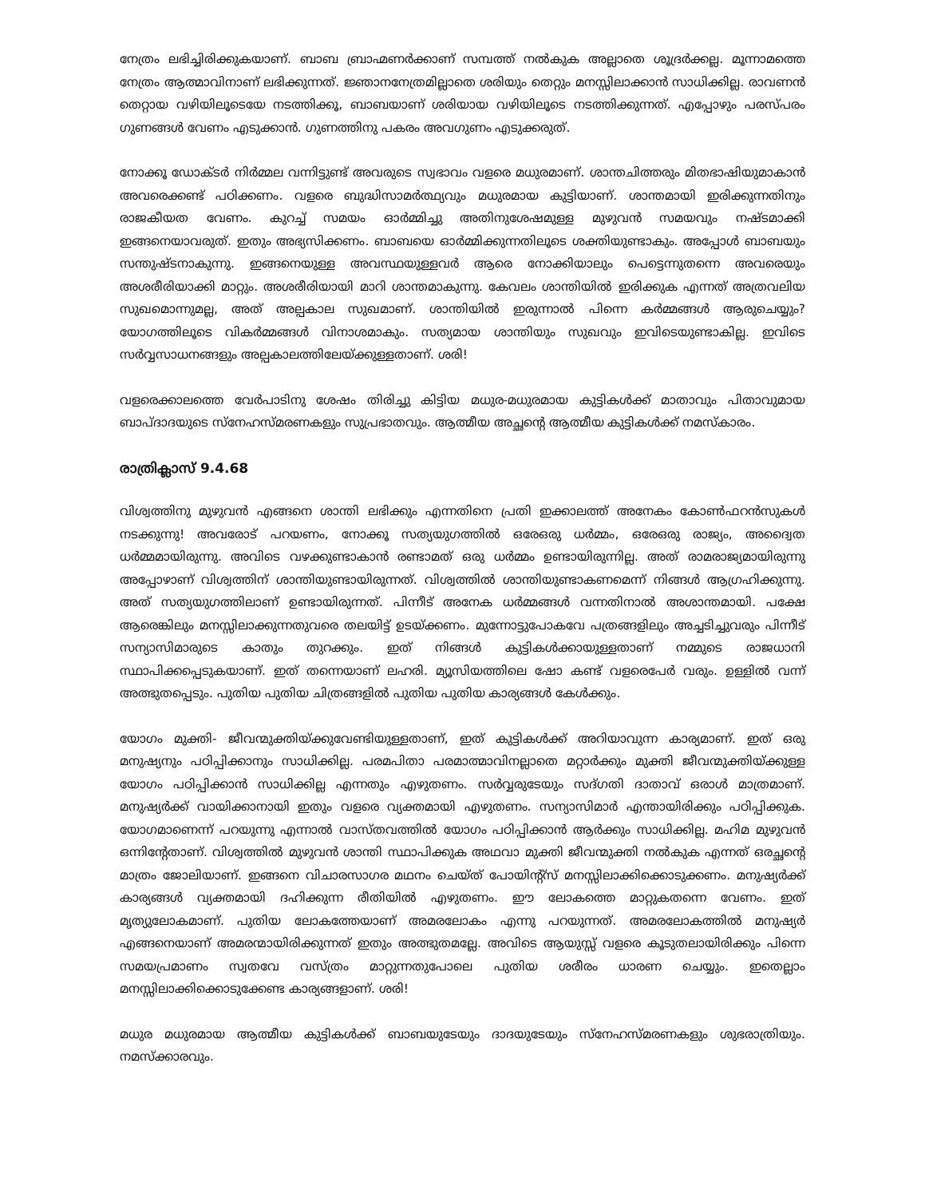നേത്രം ലഭിച്ചിരിക്കുകയാണ്. ബാബ ബ്രാഹ്മണർക്കാണ് സമ്പത്ത് നൽകുക അല്ലാതെ ശൂദ്രർക്കല്ല. മൂന്നാമത്തെ നേത്രം ആത്മാവിനാണ് ലഭിക്കുന്നത്. ജ്ഞാനനേത്രമില്ലാതെ ശരിയും തെറ്റും മനസ്സിലാക്കാൻ സാധിക്കില്ല. രാവണൻ തെറ്റായ വഴിയിലൂടെയേ നടത്തിക്കൂ, ബാബയാണ് ശരിയായ വഴിയിലൂടെ നടത്തിക്കുന്നത്. എപ്പോഴും പരസ്പരം ഗുണങ്ങൾ വേണം എടുക്കാൻ. ഗുണത്തിനു പകരം അവഗുണം എടുക്കരുത്.
നോക്കൂ ഡോക്ടർ നിർമ്മല വന്നിട്ടുണ്ട് അവരുടെ സ്വഭാവം വളരെ മധുരമാണ്. ശാന്തചിത്തരും മിതഭാഷിയുമാകാൻ അവരെക്കണ്ട് പഠിക്കണം. വളരെ ബുദ്ധിസാമർത്ഥ്യവും മധുരമായ കുട്ടിയാണ്. ശാന്തമായി ഇരിക്കുന്നതിനും രാജകീയത വേണം. കുറച്ച് സമയം ഓർമ്മിച്ചു അതിനുശേഷമുള്ള മുഴുവൻ സമയവും നഷ്ടമാക്കി ഇങ്ങനെയാവരുത്. ഇതും അഭ്യസിക്കണം. ബാബയെ ഓർമ്മിക്കുന്നതിലൂടെ ശക്തിയുണ്ടാകും. അപ്പോൾ ബാബയും സന്തുഷ്ടനാകുന്നു. ഇങ്ങനെയുള്ള അവസ്ഥയുള്ളവർ ആരെ നോക്കിയാലും പെട്ടെന്നുതന്നെ അവരെയും അശരീരിയാക്കി മാറ്റും. അശരീരിയായി മാറി ശാന്തമാകുന്നു. കേവലം ശാന്തിയിൽ ഇരിക്കുക എന്നത് അത്രവലിയ സുഖമൊന്നുമല്ല, അത് അല്പകാല സുഖമാണ്. ശാന്തിയിൽ ഇരുന്നാൽ പിന്നെ കർമ്മങ്ങൾ ആരുചെയ്യും? യോഗത്തിലൂടെ വികർമ്മങ്ങൾ വിനാശമാകും. സത്യമായ ശാന്തിയും സുഖവും ഇവിടെയുണ്ടാകില്ല. ഇവിടെ സർവ്വസാധനങ്ങളും അല്പകാലത്തിലേയ്ക്കുള്ളതാണ്. ശരി!
വളരെക്കാലത്തെ വേർപാടിനു ശേഷം തിരിച്ചു കിട്ടിയ മധുര-മധുരമായ കുട്ടികൾക്ക് മാതാവും പിതാവുമായ ബാപ്ദാദയുടെ സ്നേഹസ്മരണകളും സുപ്രഭാതവും. ആത്മീയ അച്ഛന്റെ ആത്മീയ കുട്ടികൾക്ക് നമസ്കാരം.
രാത്രിക്ലാസ് 9.4.68
വിശ്വത്തിനു മുഴുവൻ എങ്ങനെ ശാന്തി ലഭിക്കും എന്നതിനെ പ്രതി ഇക്കാലത്ത് അനേകം കോൺഫറൻസുകൾ നടക്കുന്നു! അവരോട് പറയണം, നോക്കൂ സത്യയുഗത്തിൽ ഒരേഒരു ധർമ്മം, ഒരേഒരു രാജ്യം, അദ്വൈത ധർമ്മമായിരുന്നു. അവിടെ വഴക്കുണ്ടാകാൻ രണ്ടാമത് ഒരു ധർമ്മം ഉണ്ടായിരുന്നില്ല. അത് രാമരാജ്യമായിരുന്നു അപ്പോഴാണ് വിശ്വത്തിന് ശാന്തിയുണ്ടായിരുന്നത്. വിശ്വത്തിൽ ശാന്തിയുണ്ടാകണമെന്ന് നിങ്ങൾ ആഗ്രഹിക്കുന്നു. അത് സത്യയുഗത്തിലാണ് ഉണ്ടായിരുന്നത്. പിന്നീട് അനേക ധർമ്മങ്ങൾ വന്നതിനാൽ അശാന്തമായി. പക്ഷേ ആരെങ്കിലും മനസ്സിലാക്കുന്നതുവരെ തലയിട്ട് ഉടയ്ക്കണം. മുന്നോട്ടുപോകവേ പത്രങ്ങളിലും അച്ചടിച്ചുവരും പിന്നീട് സന്യാസിമാരുടെ കാതും തുറക്കും. ഇത് നിങ്ങൾ കുട്ടികൾക്കായുള്ളതാണ് നമ്മുടെ രാജധാനി സ്ഥാപിക്കപ്പെടുകയാണ്. ഇത് തന്നെയാണ് ലഹരി. മ്യൂസിയത്തിലെ ഷോ കണ്ട് വളരെപേർ വരും. ഉള്ളിൽ വന്ന് അത്ഭുതപ്പെടും. പുതിയ പുതിയ ചിത്രങ്ങളിൽ പുതിയ പുതിയ കാര്യങ്ങൾ കേൾക്കും.
യോഗം മുക്തി- ജീവന്മുക്തിയ്ക്കുവേണ്ടിയുള്ളതാണ്, ഇത് കുട്ടികൾക്ക് അറിയാവുന്ന കാര്യമാണ്. ഇത് ഒരു മനുഷ്യനും പഠിപ്പിക്കാനും സാധിക്കില്ല. പരമപിതാ പരമാത്മാവിനല്ലാതെ മറ്റാർക്കും മുക്തി ജീവന്മുക്തിയ്ക്കുള്ള യോഗം പഠിപ്പിക്കാൻ സാധിക്കില്ല എന്നതും എഴുതണം. സർവ്വരുടേയും സദ്ഗതി ദാതാവ് ഒരാൾ മാത്രമാണ്. മനുഷ്യർക്ക് വായിക്കാനായി ഇതും വളരെ വ്യക്തമായി എഴുതണം. സന്യാസിമാർ എന്തായിരിക്കും പഠിപ്പിക്കുക. യോഗമാണെന്ന് പറയുന്നു എന്നാൽ വാസ്തവത്തിൽ യോഗം പഠിപ്പിക്കാൻ ആർക്കും സാധിക്കില്ല. മഹിമ മുഴുവൻ ഒന്നിന്റേതാണ്. വിശ്വത്തിൽ മുഴുവൻ ശാന്തി സ്ഥാപിക്കുക അഥവാ മുക്തി ജീവന്മുക്തി നൽകുക എന്നത് ഒരച്ഛന്റെ മാത്രം ജോലിയാണ്. ഇങ്ങനെ വിചാരസാഗര മഥനം ചെയ്ത് പോയിന്റ്സ് മനസ്സിലാക്കിക്കൊടുക്കണം. മനുഷ്യർക്ക് കാര്യങ്ങൾ വ്യക്തമായി ദഹിക്കുന്ന രീതിയിൽ എഴുതണം. ഈ ലോകത്തെ മാറ്റുകതന്നെ വേണം. ഇത് മൃത്യുലോകമാണ്. പുതിയ ലോകത്തേയാണ് അമരലോകം എന്നു പറയുന്നത്. അമരലോകത്തിൽ മനുഷ്യർ എങ്ങനെയാണ് അമരന്മായിരിക്കുന്നത് ഇതും അത്ഭുതമല്ലേ. അവിടെ ആയുസ്സ് വളരെ കൂടുതലായിരിക്കും പിന്നെ സമയപ്രമാണം സ്വതവേ വസ്ത്രം മാറ്റുന്നതുപോലെ പുതിയ ശരീരം ധാരണ ചെയ്യും. ഇതെല്ലാം മനസ്സിലാക്കിക്കൊടുക്കേണ്ട കാര്യങ്ങളാണ്. ശരി!
മധുര മധുരമായ ആത്മീയ കുട്ടികൾക്ക് ബാബയുടേയും ദാദയുടേയും സ്നേഹസ്മരണകളും ശുഭരാത്രിയും. നമസ്ക്കാരവും.